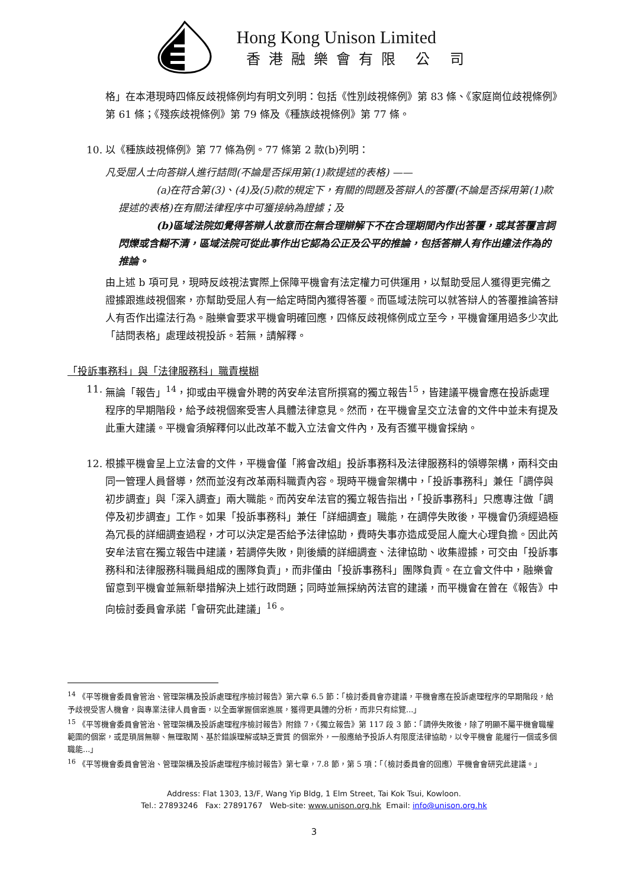Hong Kong Unison Limited
香港融樂會有限 公 司
格」在本港現時四條反歧視條例均有明文列明：包括《性別歧視條例》第 83 條、《家庭崗位歧視條例》第 61 條；《殘疾歧視條例》第 79 條及《種族歧視條例》第 77 條。
10. 以《種族歧視條例》第 77 條為例。77 條第 2 款(b)列明：
凡受屈人士向答辯人進行詰問(不論是否採用第(1)款提述的表格) ——
(a)在符合第(3)、(4)及(5)款的規定下，有關的問題及答辯人的答覆(不論是否採用第(1)款提述的表格)在有關法律程序中可獲接納為證據；及
(b)區域法院如覺得答辯人故意而在無合理辯解下不在合理期間內作出答覆，或其答覆言詞閃爍或含糊不清，區域法院可從此事作出它認為公正及公平的推論，包括答辯人有作出違法作為的推論。
由上述 b 項可見，現時反歧視法實際上保障平機會有法定權力可供運用，以幫助受屈人獲得更完備之證據跟進歧視個案，亦幫助受屈人有一給定時間內獲得答覆。而區域法院可以就答辯人的答覆推論答辯人有否作出違法行為。融樂會要求平機會明確回應，四條反歧視條例成立至今，平機會運用過多少次此「詰問表格」處理歧視投訴。若無，請解釋。
「投訴事務科」與「法律服務科」職責模糊
11. 無論「報告」<sup>14</sup>，抑或由平機會外聘的芮安牟法官所撰寫的獨立報告<sup>15</sup>，皆建議平機會應在投訴處理程序的早期階段，給予歧視個案受害人具體法律意見。然而，在平機會呈交立法會的文件中並未有提及此重大建議。平機會須解釋何以此改革不載入立法會文件內，及有否獲平機會採納。
12. 根據平機會呈上立法會的文件，平機會僅「將會改組」投訴事務科及法律服務科的領導架構，兩科交由同一管理人員督導，然而並沒有改革兩科職責內容。現時平機會架構中，「投訴事務科」兼任「調停與初步調查」與「深入調查」兩大職能。而芮安牟法官的獨立報告指出，「投訴事務科」只應專注做「調停及初步調查」工作。如果「投訴事務科」兼任「詳細調查」職能，在調停失敗後，平機會仍須經過極為冗長的詳細調查過程，才可以決定是否給予法律協助，費時失事亦造成受屈人龐大心理負擔。因此芮安牟法官在獨立報告中建議，若調停失敗，則後續的詳細調查、法律協助、收集證據，可交由「投訴事務科和法律服務科職員組成的團隊負責」，而非僅由「投訴事務科」團隊負責。在立會文件中，融樂會留意到平機會並無新舉措解決上述行政問題；同時並無採納芮法官的建議，而平機會在曾在《報告》中向檢討委員會承諾「會研究此建議」<sup>16</sup>。
<sup>14</sup> 《平等機會委員會管治、管理架構及投訴處理程序檢討報告》第六章 6.5 節：「檢討委員會亦建議，平機會應在投訴處理程序的早期階段，給予歧視受害人機會，與專業法律人員會面，以全面掌握個案進展，獲得更具體的分析，而非只有綜覽...」
<sup>15</sup> 《平等機會委員會管治、管理架構及投訴處理程序檢討報告》附錄 7，《獨立報告》第 117 段 3 節：「調停失敗後，除了明顯不屬平機會職權範圍的個案，或是瑣屑無聊、無理取鬧、基於錯誤理解或缺乏實質 的個案外，一般應給予投訴人有限度法律協助，以令平機會 能履行一個或多個職能...」
<sup>16</sup> 《平等機會委員會管治、管理架構及投訴處理程序檢討報告》第七章，7.8 節，第 5 項：「（檢討委員會的回應）平機會會研究此建議。」
Address: Flat 1303, 13/F, Wang Yip Bldg, 1 Elm Street, Tai Kok Tsui, Kowloon.
Tel.: 27893246 Fax: 27891767 Web-site: www.unison.org.hk Email: info@unison.org.hk
3